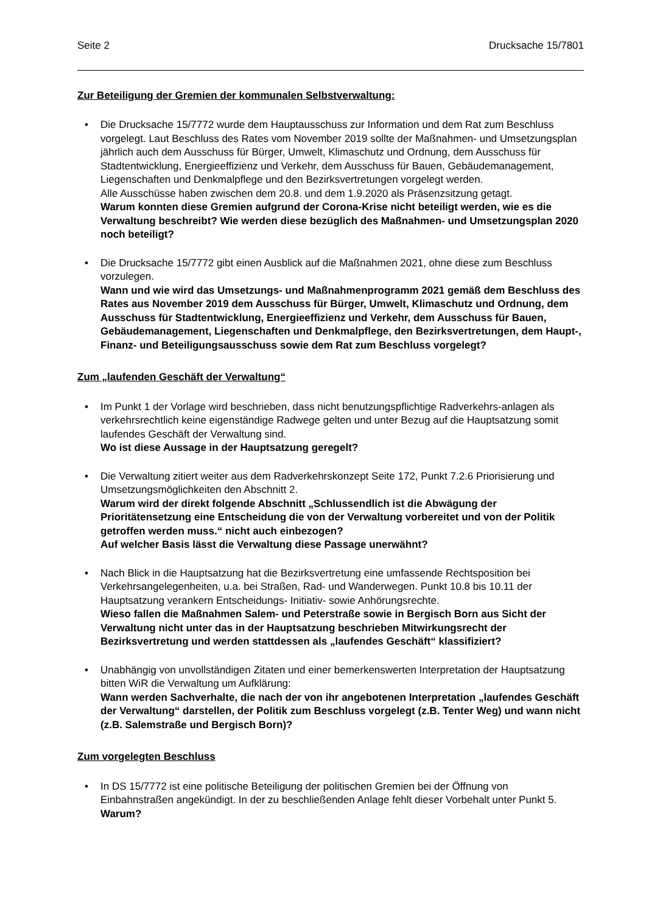Seite 2 Drucksache 15/7801
Zur Beteiligung der Gremien der kommunalen Selbstverwaltung:
• Die Drucksache 15/7772 wurde dem Hauptausschuss zur Information und dem Rat zum Beschluss vorgelegt. Laut Beschluss des Rates vom November 2019 sollte der Maßnahmen- und Umsetzungsplan jährlich auch dem Ausschuss für Bürger, Umwelt, Klimaschutz und Ordnung, dem Ausschuss für Stadtentwicklung, Energieeffizienz und Verkehr, dem Ausschuss für Bauen, Gebäudemanagement, Liegenschaften und Denkmalpflege und den Bezirksvertretungen vorgelegt werden.
Alle Ausschüsse haben zwischen dem 20.8. und dem 1.9.2020 als Präsenzsitzung getagt.
Warum konnten diese Gremien aufgrund der Corona-Krise nicht beteiligt werden, wie es die Verwaltung beschreibt? Wie werden diese bezüglich des Maßnahmen- und Umsetzungsplan 2020 noch beteiligt?
• Die Drucksache 15/7772 gibt einen Ausblick auf die Maßnahmen 2021, ohne diese zum Beschluss vorzulegen.
Wann und wie wird das Umsetzungs- und Maßnahmenprogramm 2021 gemäß dem Beschluss des Rates aus November 2019 dem Ausschuss für Bürger, Umwelt, Klimaschutz und Ordnung, dem Ausschuss für Stadtentwicklung, Energieeffizienz und Verkehr, dem Ausschuss für Bauen, Gebäudemanagement, Liegenschaften und Denkmalpflege, den Bezirksvertretungen, dem Haupt-, Finanz- und Beteiligungsausschuss sowie dem Rat zum Beschluss vorgelegt?
Zum „laufenden Geschäft der Verwaltung“
• Im Punkt 1 der Vorlage wird beschrieben, dass nicht benutzungspflichtige Radverkehrs-anlagen als verkehrsrechtlich keine eigenständige Radwege gelten und unter Bezug auf die Hauptsatzung somit laufendes Geschäft der Verwaltung sind.
Wo ist diese Aussage in der Hauptsatzung geregelt?
• Die Verwaltung zitiert weiter aus dem Radverkehrskonzept Seite 172, Punkt 7.2.6 Priorisierung und Umsetzungsmöglichkeiten den Abschnitt 2.
Warum wird der direkt folgende Abschnitt „Schlussendlich ist die Abwägung der Prioritätensetzung eine Entscheidung die von der Verwaltung vorbereitet und von der Politik getroffen werden muss.“ nicht auch einbezogen?
Auf welcher Basis lässt die Verwaltung diese Passage unerwähnt?
• Nach Blick in die Hauptsatzung hat die Bezirksvertretung eine umfassende Rechtsposition bei Verkehrsangelegenheiten, u.a. bei Straßen, Rad- und Wanderwegen. Punkt 10.8 bis 10.11 der Hauptsatzung verankern Entscheidungs- Initiativ- sowie Anhörungsrechte.
Wieso fallen die Maßnahmen Salem- und Peterstraße sowie in Bergisch Born aus Sicht der Verwaltung nicht unter das in der Hauptsatzung beschrieben Mitwirkungsrecht der Bezirksvertretung und werden stattdessen als „laufendes Geschäft“ klassifiziert?
• Unabhängig von unvollständigen Zitaten und einer bemerkenswerten Interpretation der Hauptsatzung bitten WiR die Verwaltung um Aufklärung:
Wann werden Sachverhalte, die nach der von ihr angebotenen Interpretation „laufendes Geschäft der Verwaltung“ darstellen, der Politik zum Beschluss vorgelegt (z.B. Tenter Weg) und wann nicht (z.B. Salemstraße und Bergisch Born)?
Zum vorgelegten Beschluss
• In DS 15/7772 ist eine politische Beteiligung der politischen Gremien bei der Öffnung von Einbahnstraßen angekündigt. In der zu beschließenden Anlage fehlt dieser Vorbehalt unter Punkt 5. Warum?